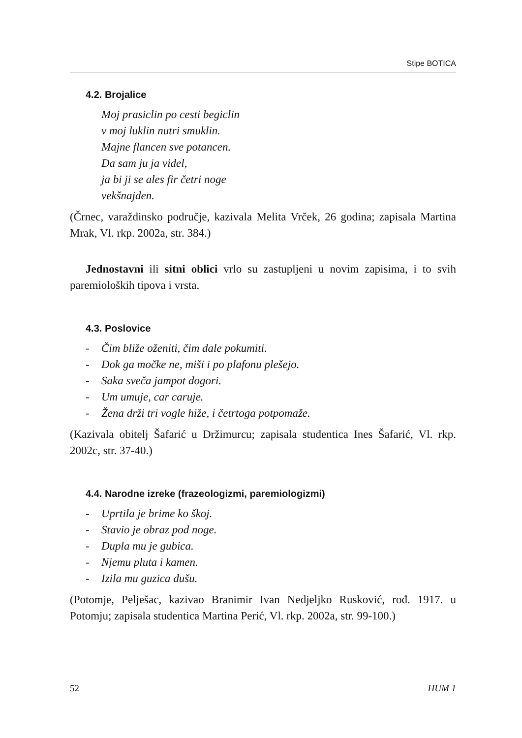Stipe BOTICA
4.2. Brojalice
Moj prasiclin po cesti begiclin
v moj luklin nutri smuklin.
Majne flancen sve potancen.
Da sam ju ja videl,
ja bi ji se ales fir četri noge
vekšnajden.
(Črnec, varaždinsko područje, kazivala Melita Vrček, 26 godina; zapisala Martina Mrak, Vl. rkp. 2002a, str. 384.)
Jednostavni ili sitni oblici vrlo su zastupljeni u novim zapisima, i to svih paremioloških tipova i vrsta.
4.3. Poslovice
- Čim bliže oženiti, čim dale pokumiti.
- Dok ga močke ne, miši i po plafonu plešejo.
- Saka sveča jampot dogori.
- Um umuje, car caruje.
- Žena drži tri vogle hiže, i četrtoga potpomaže.
(Kazivala obitelj Šafarić u Držimurcu; zapisala studentica Ines Šafarić, Vl. rkp. 2002c, str. 37-40.)
4.4. Narodne izreke (frazeologizmi, paremiologizmi)
- Uprtila je brime ko škoj.
- Stavio je obraz pod noge.
- Dupla mu je gubica.
- Njemu pluta i kamen.
- Izila mu guzica dušu.
(Potomje, Pelješac, kazivao Branimir Ivan Nedjeljko Rusković, rođ. 1917. u Potomju; zapisala studentica Martina Perić, Vl. rkp. 2002a, str. 99-100.)
52 HUM 1